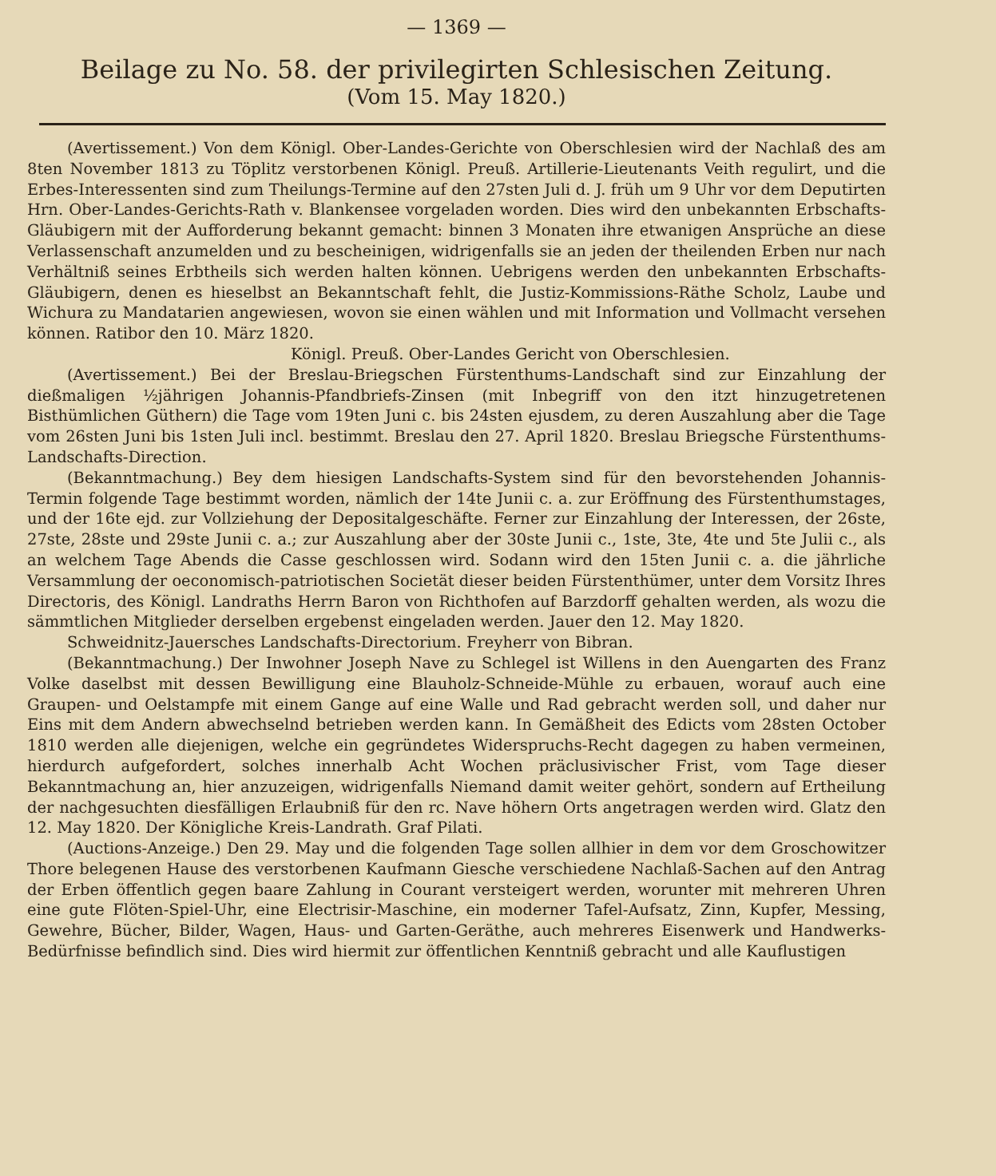— 1369 —
Beilage zu No. 58. der privilegirten Schlesischen Zeitung.
(Vom 15. May 1820.)
(Avertissement.) Von dem Königl. Ober-Landes-Gerichte von Oberschlesien wird der Nachlaß des am 8ten November 1813 zu Töplitz verstorbenen Königl. Preuß. Artillerie-Lieutenants Veith regulirt, und die Erbes-Interessenten sind zum Theilungs-Termine auf den 27sten Juli d. J. früh um 9 Uhr vor dem Deputirten Hrn. Ober-Landes-Gerichts-Rath v. Blankensee vorgeladen worden. Dies wird den unbekannten Erbschafts-Gläubigern mit der Aufforderung bekannt gemacht: binnen 3 Monaten ihre etwanigen Ansprüche an diese Verlassenschaft anzumelden und zu bescheinigen, widrigenfalls sie an jeden der theilenden Erben nur nach Verhältniß seines Erbtheils sich werden halten können. Uebrigens werden den unbekannten Erbschafts-Gläubigern, denen es hieselbst an Bekanntschaft fehlt, die Justiz-Kommissions-Räthe Scholz, Laube und Wichura zu Mandatarien angewiesen, wovon sie einen wählen und mit Information und Vollmacht versehen können. Ratibor den 10. März 1820.
Königl. Preuß. Ober-Landes Gericht von Oberschlesien.
(Avertissement.) Bei der Breslau-Briegschen Fürstenthums-Landschaft sind zur Einzahlung der dießmaligen ½jährigen Johannis-Pfandbriefs-Zinsen (mit Inbegriff von den itzt hinzugetretenen Bisthümlichen Güthern) die Tage vom 19ten Juni c. bis 24sten ejusdem, zu deren Auszahlung aber die Tage vom 26sten Juni bis 1sten Juli incl. bestimmt. Breslau den 27. April 1820. Breslau Briegsche Fürstenthums-Landschafts-Direction.
(Bekanntmachung.) Bey dem hiesigen Landschafts-System sind für den bevorstehenden Johannis-Termin folgende Tage bestimmt worden, nämlich der 14te Junii c. a. zur Eröffnung des Fürstenthumstages, und der 16te ejd. zur Vollziehung der Depositalgeschäfte. Ferner zur Einzahlung der Interessen, der 26ste, 27ste, 28ste und 29ste Junii c. a.; zur Auszahlung aber der 30ste Junii c., 1ste, 3te, 4te und 5te Julii c., als an welchem Tage Abends die Casse geschlossen wird. Sodann wird den 15ten Junii c. a. die jährliche Versammlung der oeconomisch-patriotischen Societät dieser beiden Fürstenthümer, unter dem Vorsitz Ihres Directoris, des Königl. Landraths Herrn Baron von Richthofen auf Barzdorff gehalten werden, als wozu die sämmtlichen Mitglieder derselben ergebenst eingeladen werden. Jauer den 12. May 1820.
Schweidnitz-Jauersches Landschafts-Directorium. Freyherr von Bibran.
(Bekanntmachung.) Der Inwohner Joseph Nave zu Schlegel ist Willens in den Auengarten des Franz Volke daselbst mit dessen Bewilligung eine Blauholz-Schneide-Mühle zu erbauen, worauf auch eine Graupen- und Oelstampfe mit einem Gange auf eine Walle und Rad gebracht werden soll, und daher nur Eins mit dem Andern abwechselnd betrieben werden kann. In Gemäßheit des Edicts vom 28sten October 1810 werden alle diejenigen, welche ein gegründetes Widerspruchs-Recht dagegen zu haben vermeinen, hierdurch aufgefordert, solches innerhalb Acht Wochen präclusivischer Frist, vom Tage dieser Bekanntmachung an, hier anzuzeigen, widrigenfalls Niemand damit weiter gehört, sondern auf Ertheilung der nachgesuchten diesfälligen Erlaubniß für den rc. Nave höhern Orts angetragen werden wird. Glatz den 12. May 1820. Der Königliche Kreis-Landrath. Graf Pilati.
(Auctions-Anzeige.) Den 29. May und die folgenden Tage sollen allhier in dem vor dem Groschowitzer Thore belegenen Hause des verstorbenen Kaufmann Giesche verschiedene Nachlaß-Sachen auf den Antrag der Erben öffentlich gegen baare Zahlung in Courant versteigert werden, worunter mit mehreren Uhren eine gute Flöten-Spiel-Uhr, eine Electrisir-Maschine, ein moderner Tafel-Aufsatz, Zinn, Kupfer, Messing, Gewehre, Bücher, Bilder, Wagen, Haus- und Garten-Geräthe, auch mehreres Eisenwerk und Handwerks-Bedürfnisse befindlich sind. Dies wird hiermit zur öffentlichen Kenntniß gebracht und alle Kauflustigen